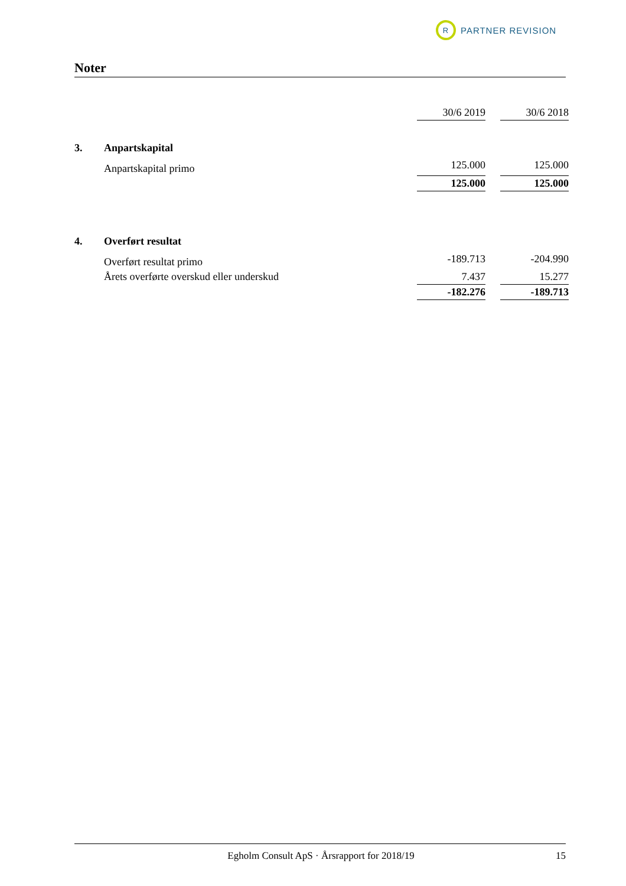R
PARTNER REVISION
Noter
| | | 30/6 2019 | | 30/6 2018 |
| 3. | Anpartskapital | | | |
| | Anpartskapital primo | 125.000 | | 125.000 |
| | | 125.000 | | 125.000 |
| 4. | Overført resultat | | | |
| | Overført resultat primo | -189.713 | | -204.990 |
| | Årets overførte overskud eller underskud | 7.437 | | 15.277 |
| | | -182.276 | | -189.713 |
Egholm Consult ApS · Årsrapport for 2018/19 15